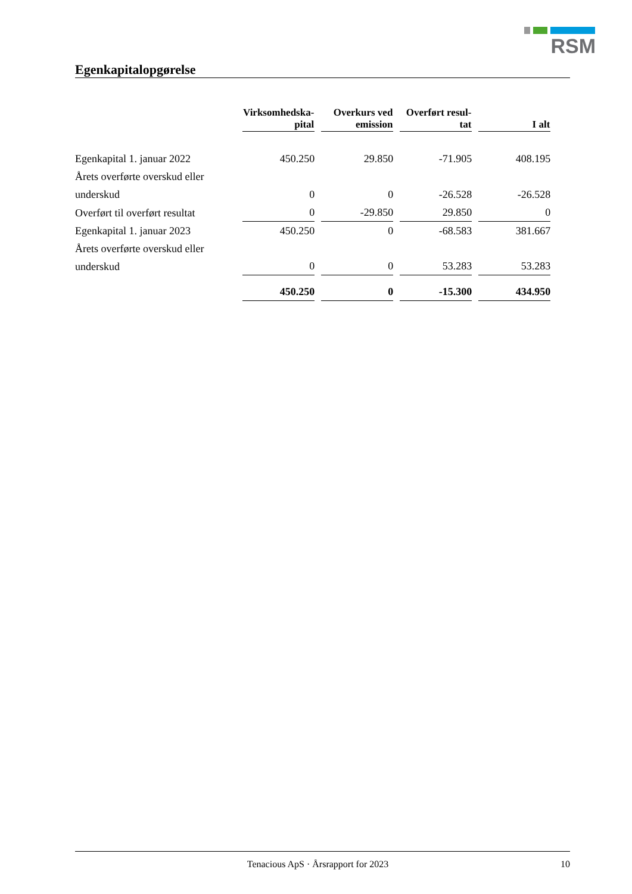RSM
Egenkapitalopgørelse
| | Virksomhedska- pital | Overkurs ved emission | Overført resul- tat | I alt |
| --- | --- | --- | --- | --- |
| Egenkapital 1. januar 2022 | 450.250 | 29.850 | -71.905 | 408.195 |
| Årets overførte overskud eller underskud | 0 | 0 | -26.528 | -26.528 |
| Overført til overført resultat | 0 | -29.850 | 29.850 | 0 |
| Egenkapital 1. januar 2023 | 450.250 | 0 | -68.583 | 381.667 |
| Årets overførte overskud eller underskud | 0 | 0 | 53.283 | 53.283 |
| | 450.250 | 0 | -15.300 | 434.950 |
Tenacious ApS · Årsrapport for 2023 10